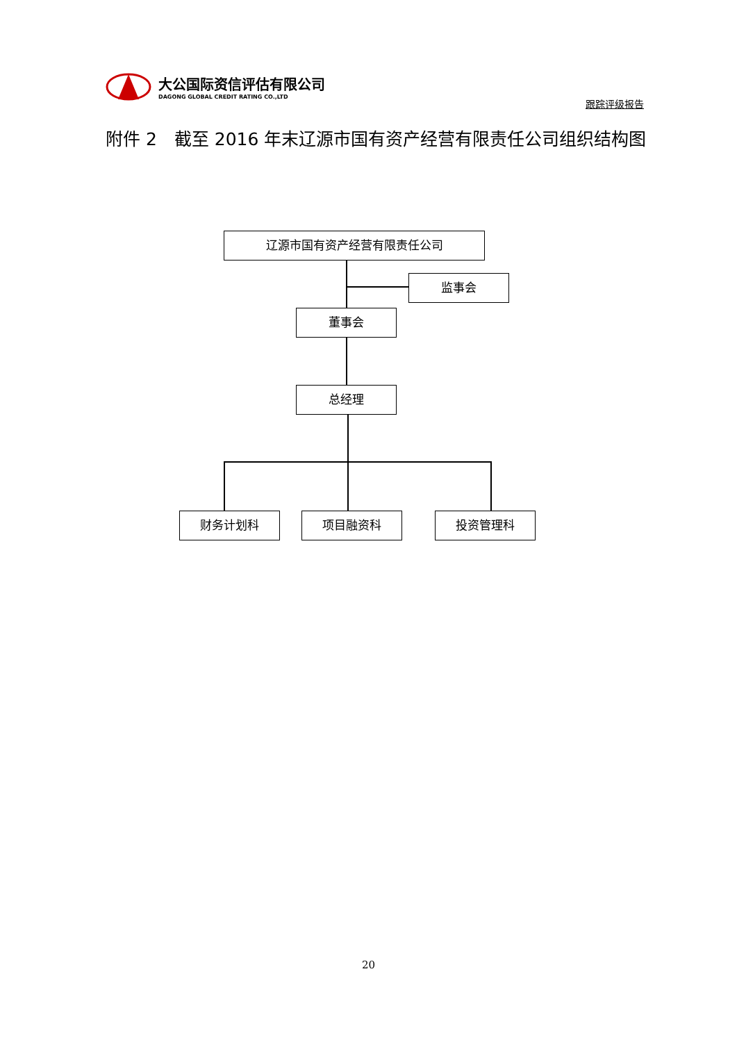大公国际资信评估有限公司
DAGONG GLOBAL CREDIT RATING CO.,LTD
跟踪评级报告
附件 2　截至 2016 年末辽源市国有资产经营有限责任公司组织结构图
辽源市国有资产经营有限责任公司
监事会
董事会
总经理
财务计划科 项目融资科 投资管理科
20